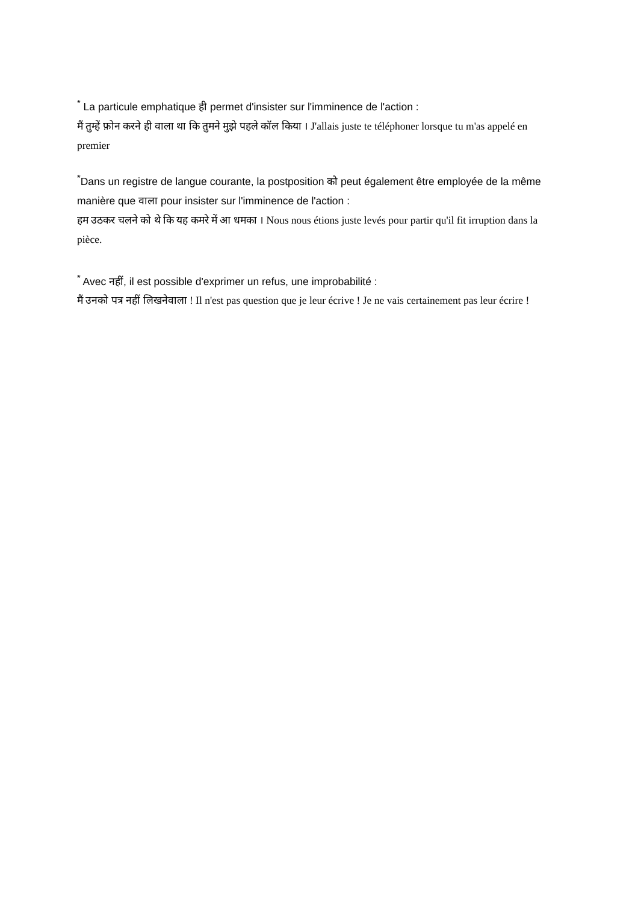<sup>*</sup> La particule emphatique ही permet d'insister sur l'imminence de l'action :
मैं तुम्हें फ़ोन करने ही वाला था कि तुमने मुझे पहले कॉल किया । J'allais juste te téléphoner lorsque tu m'as appelé en premier
<sup>*</sup> Dans un registre de langue courante, la postposition को peut également être employée de la même manière que वाला pour insister sur l'imminence de l'action :
हम उठकर चलने को थे कि यह कमरे में आ धमका । Nous nous étions juste levés pour partir qu'il fit irruption dans la pièce.
<sup>*</sup> Avec नहीं, il est possible d'exprimer un refus, une improbabilité :
मैं उनको पत्र नहीं लिखनेवाला ! Il n'est pas question que je leur écrive ! Je ne vais certainement pas leur écrire !